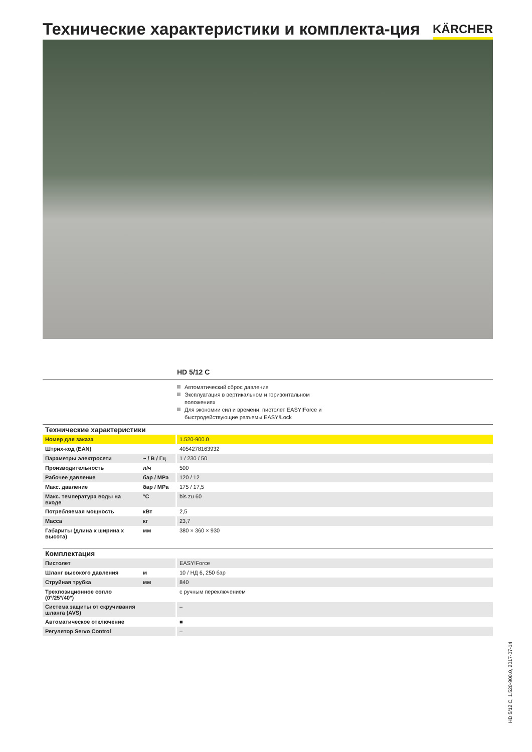Технические характеристики и комплекта-ция
KÄRCHER
HD 5/12 C
Автоматический сброс давления
Эксплуатация в вертикальном и горизонтальном положениях
Для экономии сил и времени: пистолет EASY!Force и быстродействующие разъемы EASY!Lock
Технические характеристики
| Номер для заказа | | 1.520-900.0 |
| Штрих-код (EAN) | | 4054278163932 |
| Параметры электросети | ~ / В / Гц | 1 / 230 / 50 |
| Производительность | л/ч | 500 |
| Рабочее давление | бар / MPa | 120 / 12 |
| Макс. давление | бар / MPa | 175 / 17,5 |
| Макс. температура воды на входе | °C | bis zu 60 |
| Потребляемая мощность | кВт | 2,5 |
| Масса | кг | 23,7 |
| Габариты (длина x ширина x высота) | мм | 380 × 360 × 930 |
Комплектация
| Пистолет | | EASY!Force |
| Шланг высокого давления | м | 10 / НД 6, 250 бар |
| Струйная трубка | мм | 840 |
| Трехпозиционное сопло (0°/25°/40°) | | с ручным переключением |
| Система защиты от скручивания шланга (AVS) | | – |
| Автоматическое отключение | | ■ |
| Регулятор Servo Control | | – |
HD 5/12 C, 1.520-900.0, 2017-07-14